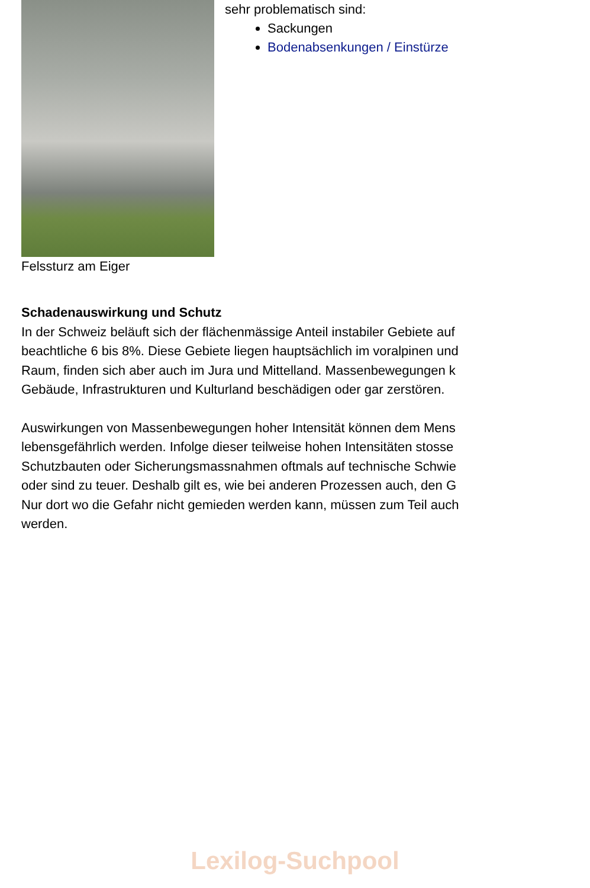Felssturz am Eiger sehr problematisch sind:
Sackungen
Bodenabsenkungen / Einstürze
Schadenauswirkung und Schutz
In der Schweiz beläuft sich der flächenmässige Anteil instabiler Gebiete auf
beachtliche 6 bis 8%. Diese Gebiete liegen hauptsächlich im voralpinen und
Raum, finden sich aber auch im Jura und Mittelland. Massenbewegungen k
Gebäude, Infrastrukturen und Kulturland beschädigen oder gar zerstören.
Auswirkungen von Massenbewegungen hoher Intensität können dem Mens
lebensgefährlich werden. Infolge dieser teilweise hohen Intensitäten stosse
Schutzbauten oder Sicherungsmassnahmen oftmals auf technische Schwie
oder sind zu teuer. Deshalb gilt es, wie bei anderen Prozessen auch, den G
Nur dort wo die Gefahr nicht gemieden werden kann, müssen zum Teil auch
werden.
Lexilog-Suchpool